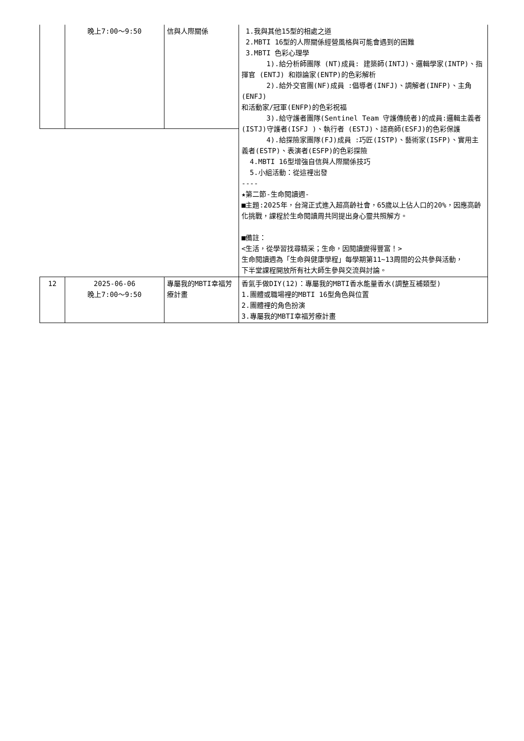| | 晚上7:00～9:50 | 信與人際關係 | 1.我與其他15型的相處之道 2.MBTI 16型的人際關係經營風格與可能會遇到的困難 3.MBTI 色彩心理學 1).給分析師團隊 (NT)成員: 建築師(INTJ)、邏輯學家(INTP)、指揮官 (ENTJ) 和辯論家(ENTP)的色彩解析 2).給外交官團(NF)成員 :倡導者(INFJ)、調解者(INFP)、主角(ENFJ) 和活動家/冠軍(ENFP)的色彩祝福 3).給守護者團隊(Sentinel Team 守護傳統者)的成員:邏輯主義者(ISTJ)守護者(ISFJ )、執行者 (ESTJ)、諮商師(ESFJ)的色彩保護 4).給探險家團隊(FJ)成員 :巧匠(ISTP)、藝術家(ISFP)、實用主義者(ESTP)、表演者(ESFP)的色彩探險 4.MBTI 16型增強自信與人際關係技巧 5.小組活動：從這裡出發 ---- ★第二節-生命閱讀週- ■主題:2025年，台灣正式進入超高齡社會，65歲以上佔人口的20%，因應高齡化挑戰，課程於生命閱讀周共同提出身心靈共照解方。 ■備註： <生活，從學習找尋精采；生命，因閱讀變得豐富！> 生命閱讀週為「生命與健康學程」每學期第11~13周間的公共參與活動， 下半堂課程開放所有社大師生參與交流與討論。 |
| 12 | 2025-06-06 晚上7:00～9:50 | 專屬我的MBTI幸福芳療計畫 | 香氣手做DIY(12)：專屬我的MBTI香水能量香水(調整互補類型) 1.團體或職場裡的MBTI 16型角色與位置 2.團體裡的角色扮演 3.專屬我的MBTI幸福芳療計畫 |